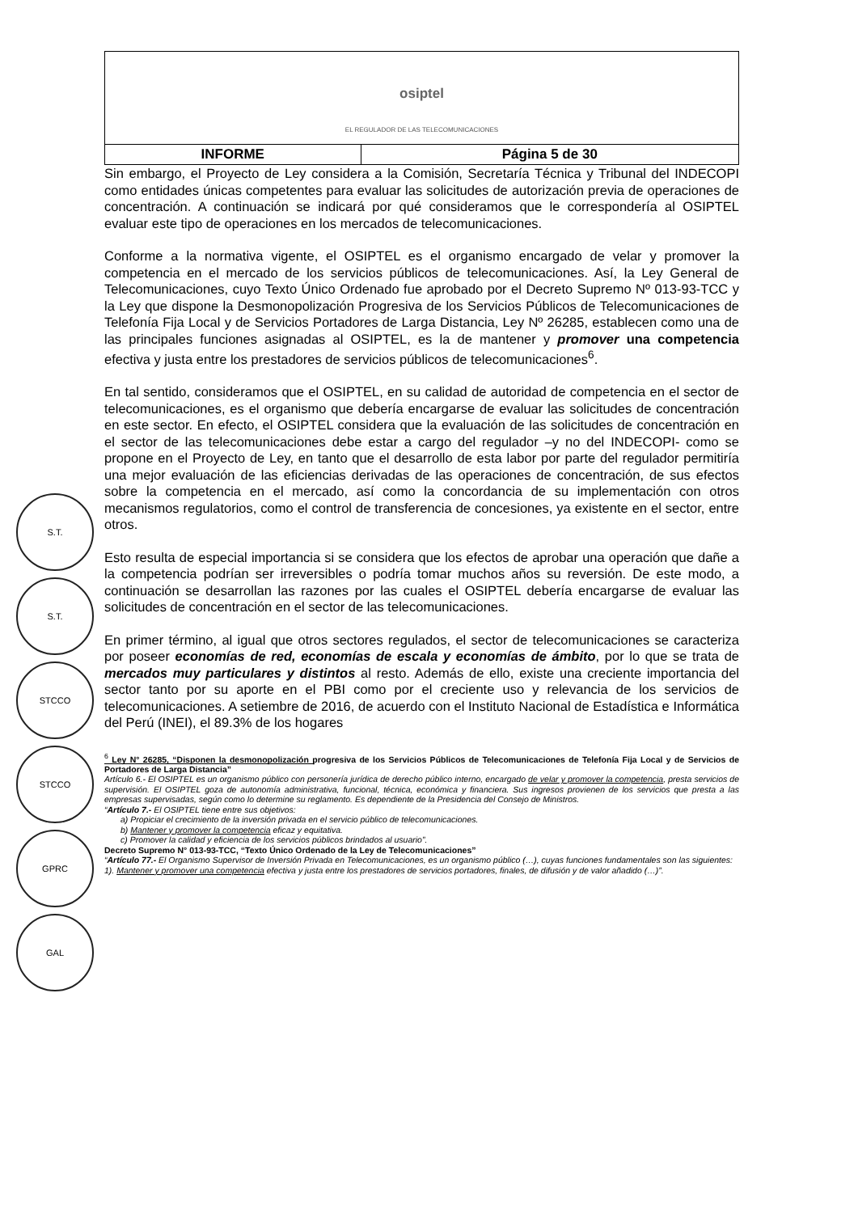| osiptel EL REGULADOR DE LAS TELECOMUNICACIONES | |
| INFORME | Página 5 de 30 |
Sin embargo, el Proyecto de Ley considera a la Comisión, Secretaría Técnica y Tribunal del INDECOPI como entidades únicas competentes para evaluar las solicitudes de autorización previa de operaciones de concentración. A continuación se indicará por qué consideramos que le correspondería al OSIPTEL evaluar este tipo de operaciones en los mercados de telecomunicaciones.
Conforme a la normativa vigente, el OSIPTEL es el organismo encargado de velar y promover la competencia en el mercado de los servicios públicos de telecomunicaciones. Así, la Ley General de Telecomunicaciones, cuyo Texto Único Ordenado fue aprobado por el Decreto Supremo Nº 013-93-TCC y la Ley que dispone la Desmonopolización Progresiva de los Servicios Públicos de Telecomunicaciones de Telefonía Fija Local y de Servicios Portadores de Larga Distancia, Ley Nº 26285, establecen como una de las principales funciones asignadas al OSIPTEL, es la de mantener y promover una competencia efectiva y justa entre los prestadores de servicios públicos de telecomunicaciones<sup>6</sup>.
En tal sentido, consideramos que el OSIPTEL, en su calidad de autoridad de competencia en el sector de telecomunicaciones, es el organismo que debería encargarse de evaluar las solicitudes de concentración en este sector. En efecto, el OSIPTEL considera que la evaluación de las solicitudes de concentración en el sector de las telecomunicaciones debe estar a cargo del regulador –y no del INDECOPI- como se propone en el Proyecto de Ley, en tanto que el desarrollo de esta labor por parte del regulador permitiría una mejor evaluación de las eficiencias derivadas de las operaciones de concentración, de sus efectos sobre la competencia en el mercado, así como la concordancia de su implementación con otros mecanismos regulatorios, como el control de transferencia de concesiones, ya existente en el sector, entre otros.
Esto resulta de especial importancia si se considera que los efectos de aprobar una operación que dañe a la competencia podrían ser irreversibles o podría tomar muchos años su reversión. De este modo, a continuación se desarrollan las razones por las cuales el OSIPTEL debería encargarse de evaluar las solicitudes de concentración en el sector de las telecomunicaciones.
En primer término, al igual que otros sectores regulados, el sector de telecomunicaciones se caracteriza por poseer economías de red, economías de escala y economías de ámbito, por lo que se trata de mercados muy particulares y distintos al resto. Además de ello, existe una creciente importancia del sector tanto por su aporte en el PBI como por el creciente uso y relevancia de los servicios de telecomunicaciones. A setiembre de 2016, de acuerdo con el Instituto Nacional de Estadística e Informática del Perú (INEI), el 89.3% de los hogares
<sup>6</sup> Ley N° 26285, “Disponen la desmonopolización progresiva de los Servicios Públicos de Telecomunicaciones de Telefonía Fija Local y de Servicios de Portadores de Larga Distancia”
Artículo 6.- El OSIPTEL es un organismo público con personería jurídica de derecho público interno, encargado de velar y promover la competencia, presta servicios de supervisión. El OSIPTEL goza de autonomía administrativa, funcional, técnica, económica y financiera. Sus ingresos provienen de los servicios que presta a las empresas supervisadas, según como lo determine su reglamento. Es dependiente de la Presidencia del Consejo de Ministros.
“Artículo 7.- El OSIPTEL tiene entre sus objetivos:
a) Propiciar el crecimiento de la inversión privada en el servicio público de telecomunicaciones.
b) Mantener y promover la competencia eficaz y equitativa.
c) Promover la calidad y eficiencia de los servicios públicos brindados al usuario”.
Decreto Supremo N° 013-93-TCC, “Texto Único Ordenado de la Ley de Telecomunicaciones”
“Artículo 77.- El Organismo Supervisor de Inversión Privada en Telecomunicaciones, es un organismo público (…), cuyas funciones fundamentales son las siguientes:
1). Mantener y promover una competencia efectiva y justa entre los prestadores de servicios portadores, finales, de difusión y de valor añadido (…)”.
S.T.
S.T.
STCCO
STCCO
GPRC
GAL